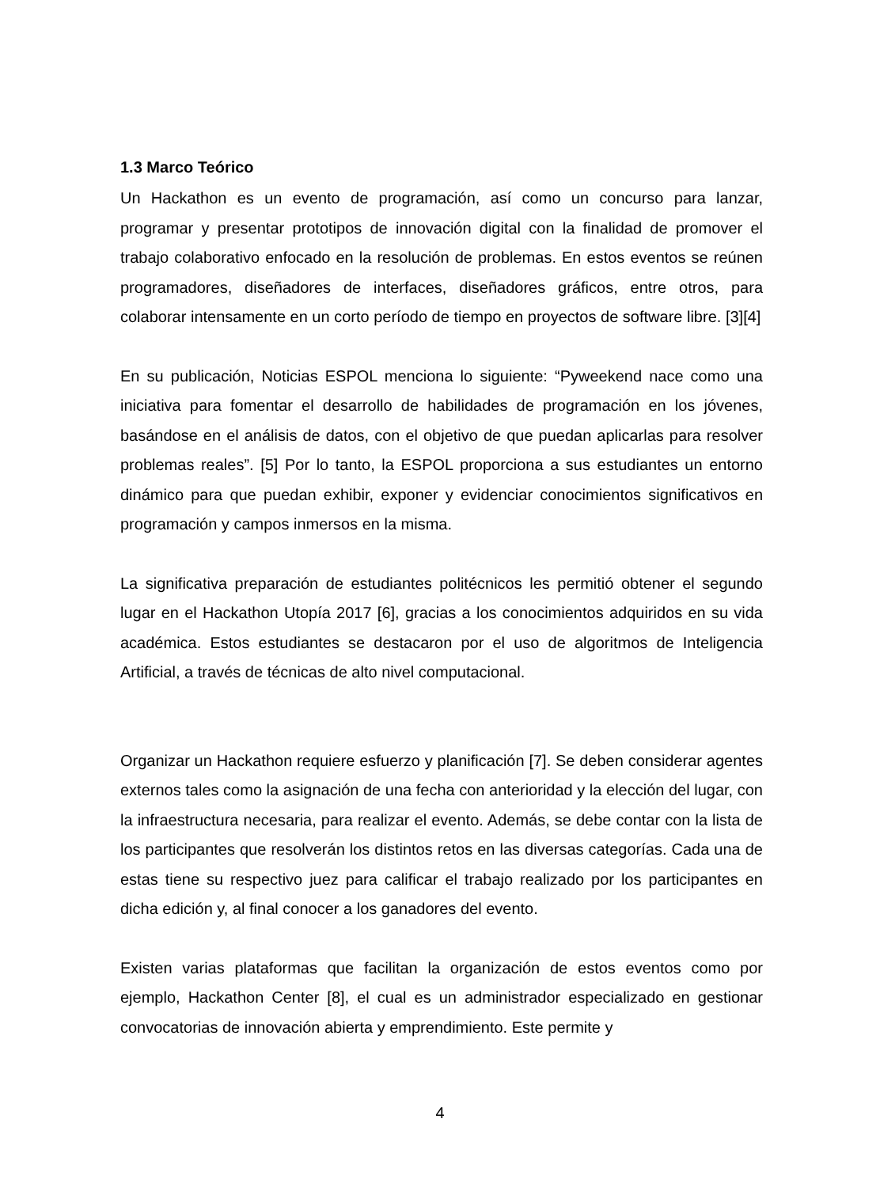1.3 Marco Teórico
Un Hackathon es un evento de programación, así como un concurso para lanzar, programar y presentar prototipos de innovación digital con la finalidad de promover el trabajo colaborativo enfocado en la resolución de problemas. En estos eventos se reúnen programadores, diseñadores de interfaces, diseñadores gráficos, entre otros, para colaborar intensamente en un corto período de tiempo en proyectos de software libre. [3][4]
En su publicación, Noticias ESPOL menciona lo siguiente: “Pyweekend nace como una iniciativa para fomentar el desarrollo de habilidades de programación en los jóvenes, basándose en el análisis de datos, con el objetivo de que puedan aplicarlas para resolver problemas reales”. [5] Por lo tanto, la ESPOL proporciona a sus estudiantes un entorno dinámico para que puedan exhibir, exponer y evidenciar conocimientos significativos en programación y campos inmersos en la misma.
La significativa preparación de estudiantes politécnicos les permitió obtener el segundo lugar en el Hackathon Utopía 2017 [6], gracias a los conocimientos adquiridos en su vida académica. Estos estudiantes se destacaron por el uso de algoritmos de Inteligencia Artificial, a través de técnicas de alto nivel computacional.
Organizar un Hackathon requiere esfuerzo y planificación [7]. Se deben considerar agentes externos tales como la asignación de una fecha con anterioridad y la elección del lugar, con la infraestructura necesaria, para realizar el evento. Además, se debe contar con la lista de los participantes que resolverán los distintos retos en las diversas categorías. Cada una de estas tiene su respectivo juez para calificar el trabajo realizado por los participantes en dicha edición y, al final conocer a los ganadores del evento.
Existen varias plataformas que facilitan la organización de estos eventos como por ejemplo, Hackathon Center [8], el cual es un administrador especializado en gestionar convocatorias de innovación abierta y emprendimiento. Este permite y
4